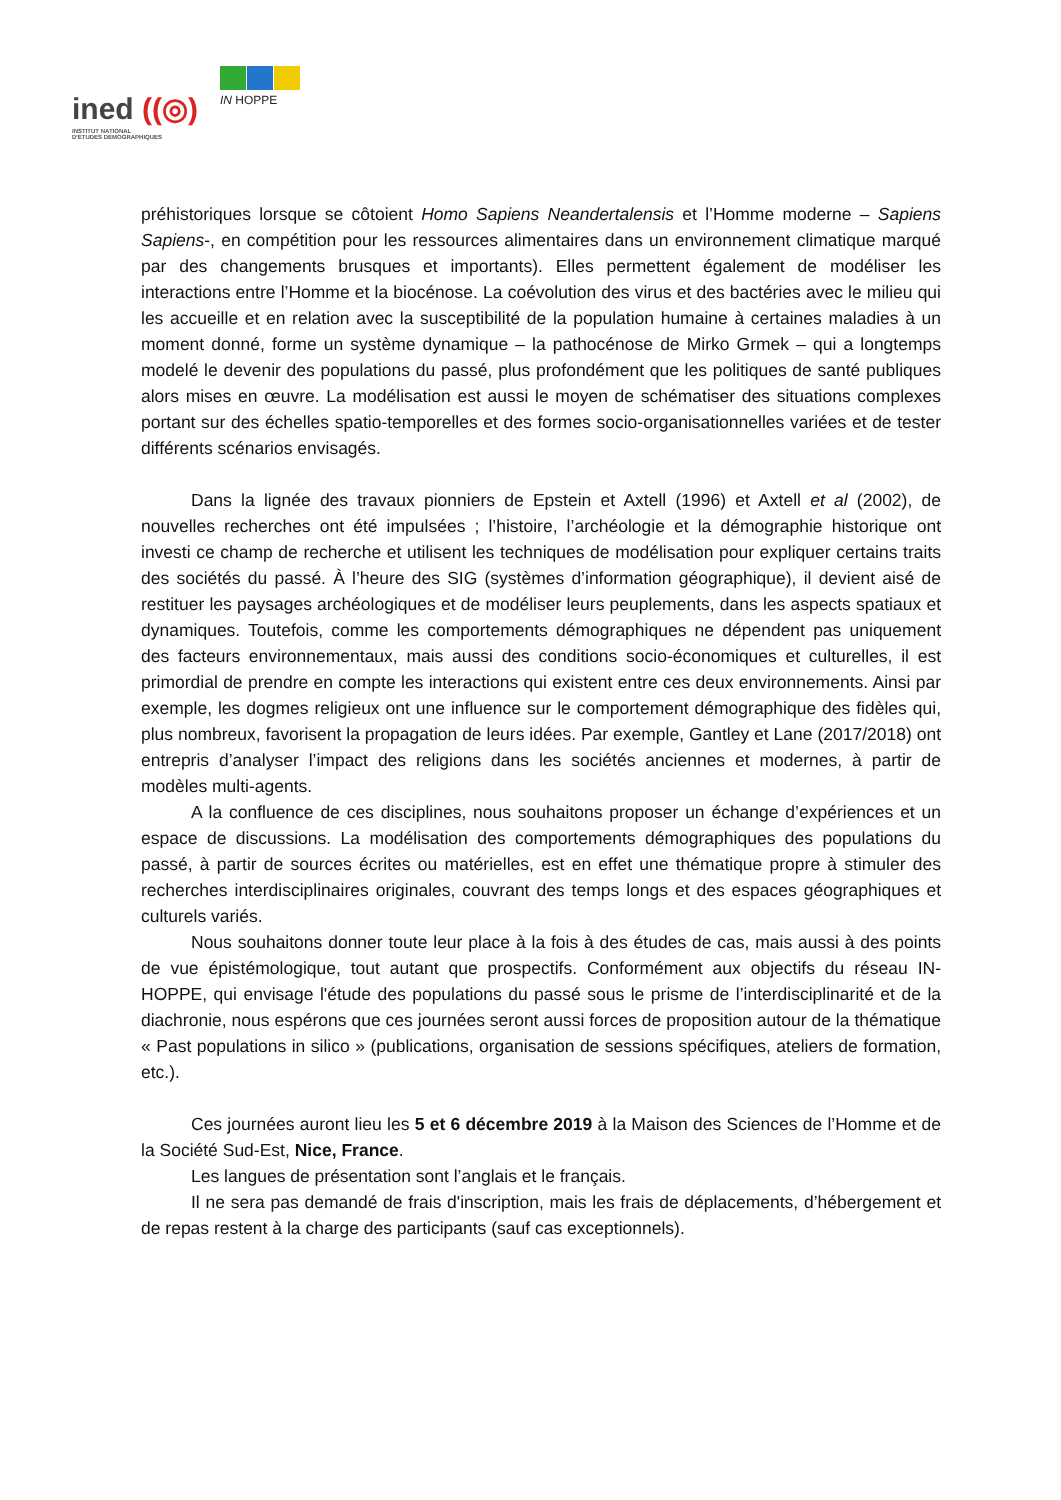ined ((◎)
INSTITUT NATIONAL
D'ÉTUDES DÉMOGRAPHIQUES
IN HOPPE
préhistoriques lorsque se côtoient Homo Sapiens Neandertalensis et l’Homme moderne – Sapiens Sapiens-, en compétition pour les ressources alimentaires dans un environnement climatique marqué par des changements brusques et importants). Elles permettent également de modéliser les interactions entre l’Homme et la biocénose. La coévolution des virus et des bactéries avec le milieu qui les accueille et en relation avec la susceptibilité de la population humaine à certaines maladies à un moment donné, forme un système dynamique – la pathocénose de Mirko Grmek – qui a longtemps modelé le devenir des populations du passé, plus profondément que les politiques de santé publiques alors mises en œuvre. La modélisation est aussi le moyen de schématiser des situations complexes portant sur des échelles spatio-temporelles et des formes socio-organisationnelles variées et de tester différents scénarios envisagés.
Dans la lignée des travaux pionniers de Epstein et Axtell (1996) et Axtell et al (2002), de nouvelles recherches ont été impulsées ; l’histoire, l’archéologie et la démographie historique ont investi ce champ de recherche et utilisent les techniques de modélisation pour expliquer certains traits des sociétés du passé. À l’heure des SIG (systèmes d’information géographique), il devient aisé de restituer les paysages archéologiques et de modéliser leurs peuplements, dans les aspects spatiaux et dynamiques. Toutefois, comme les comportements démographiques ne dépendent pas uniquement des facteurs environnementaux, mais aussi des conditions socio-économiques et culturelles, il est primordial de prendre en compte les interactions qui existent entre ces deux environnements. Ainsi par exemple, les dogmes religieux ont une influence sur le comportement démographique des fidèles qui, plus nombreux, favorisent la propagation de leurs idées. Par exemple, Gantley et Lane (2017/2018) ont entrepris d’analyser l’impact des religions dans les sociétés anciennes et modernes, à partir de modèles multi-agents.
A la confluence de ces disciplines, nous souhaitons proposer un échange d’expériences et un espace de discussions. La modélisation des comportements démographiques des populations du passé, à partir de sources écrites ou matérielles, est en effet une thématique propre à stimuler des recherches interdisciplinaires originales, couvrant des temps longs et des espaces géographiques et culturels variés.
Nous souhaitons donner toute leur place à la fois à des études de cas, mais aussi à des points de vue épistémologique, tout autant que prospectifs. Conformément aux objectifs du réseau IN-HOPPE, qui envisage l'étude des populations du passé sous le prisme de l’interdisciplinarité et de la diachronie, nous espérons que ces journées seront aussi forces de proposition autour de la thématique « Past populations in silico » (publications, organisation de sessions spécifiques, ateliers de formation, etc.).
Ces journées auront lieu les 5 et 6 décembre 2019 à la Maison des Sciences de l’Homme et de la Société Sud-Est, Nice, France.
Les langues de présentation sont l’anglais et le français.
Il ne sera pas demandé de frais d'inscription, mais les frais de déplacements, d’hébergement et de repas restent à la charge des participants (sauf cas exceptionnels).